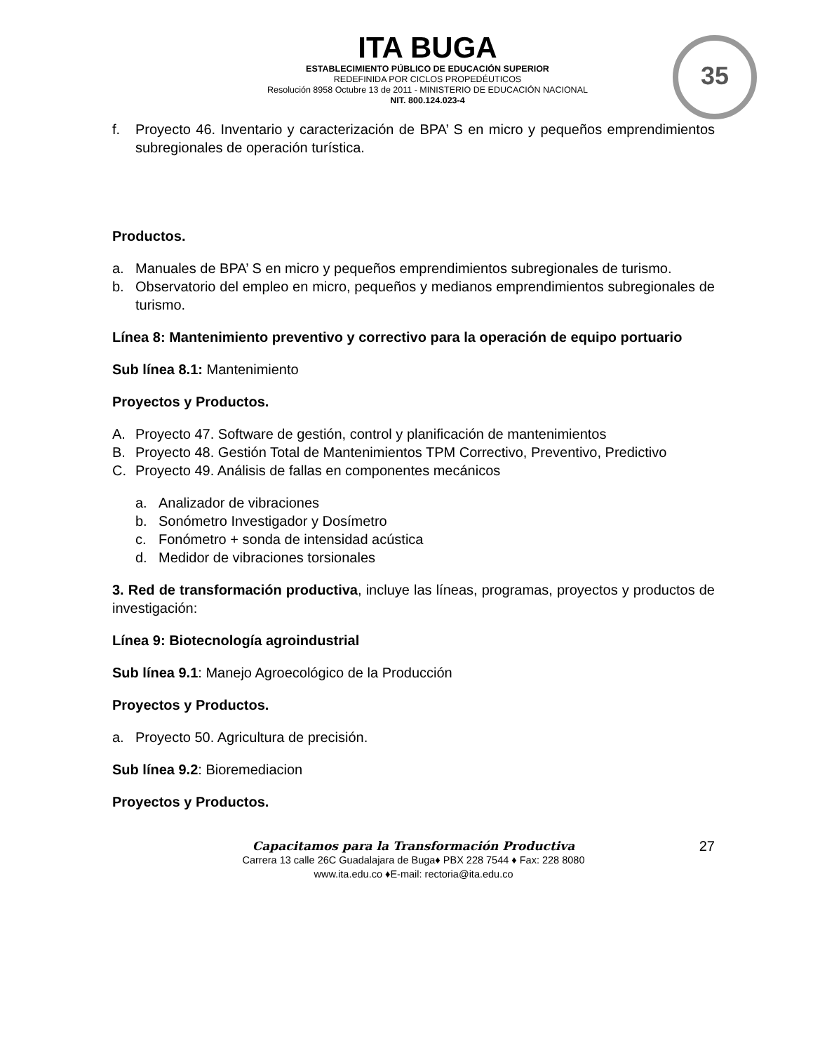35
ITA BUGA
ESTABLECIMIENTO PÚBLICO DE EDUCACIÓN SUPERIOR
REDEFINIDA POR CICLOS PROPEDÉUTICOS
Resolución 8958 Octubre 13 de 2011 - MINISTERIO DE EDUCACIÓN NACIONAL
NIT. 800.124.023-4
f. Proyecto 46. Inventario y caracterización de BPA’ S en micro y pequeños emprendimientos subregionales de operación turística.
Productos.
a. Manuales de BPA’ S en micro y pequeños emprendimientos subregionales de turismo.
b. Observatorio del empleo en micro, pequeños y medianos emprendimientos subregionales de turismo.
Línea 8: Mantenimiento preventivo y correctivo para la operación de equipo portuario
Sub línea 8.1: Mantenimiento
Proyectos y Productos.
A. Proyecto 47. Software de gestión, control y planificación de mantenimientos
B. Proyecto 48. Gestión Total de Mantenimientos TPM Correctivo, Preventivo, Predictivo
C. Proyecto 49. Análisis de fallas en componentes mecánicos
a. Analizador de vibraciones
b. Sonómetro Investigador y Dosímetro
c. Fonómetro + sonda de intensidad acústica
d. Medidor de vibraciones torsionales
3. Red de transformación productiva, incluye las líneas, programas, proyectos y productos de investigación:
Línea 9: Biotecnología agroindustrial
Sub línea 9.1: Manejo Agroecológico de la Producción
Proyectos y Productos.
a. Proyecto 50. Agricultura de precisión.
Sub línea 9.2: Bioremediacion
Proyectos y Productos.
Capacitamos para la Transformación Productiva 27
Carrera 13 calle 26C Guadalajara de Buga♦ PBX 228 7544 ♦ Fax: 228 8080
www.ita.edu.co ♦E-mail: rectoria@ita.edu.co